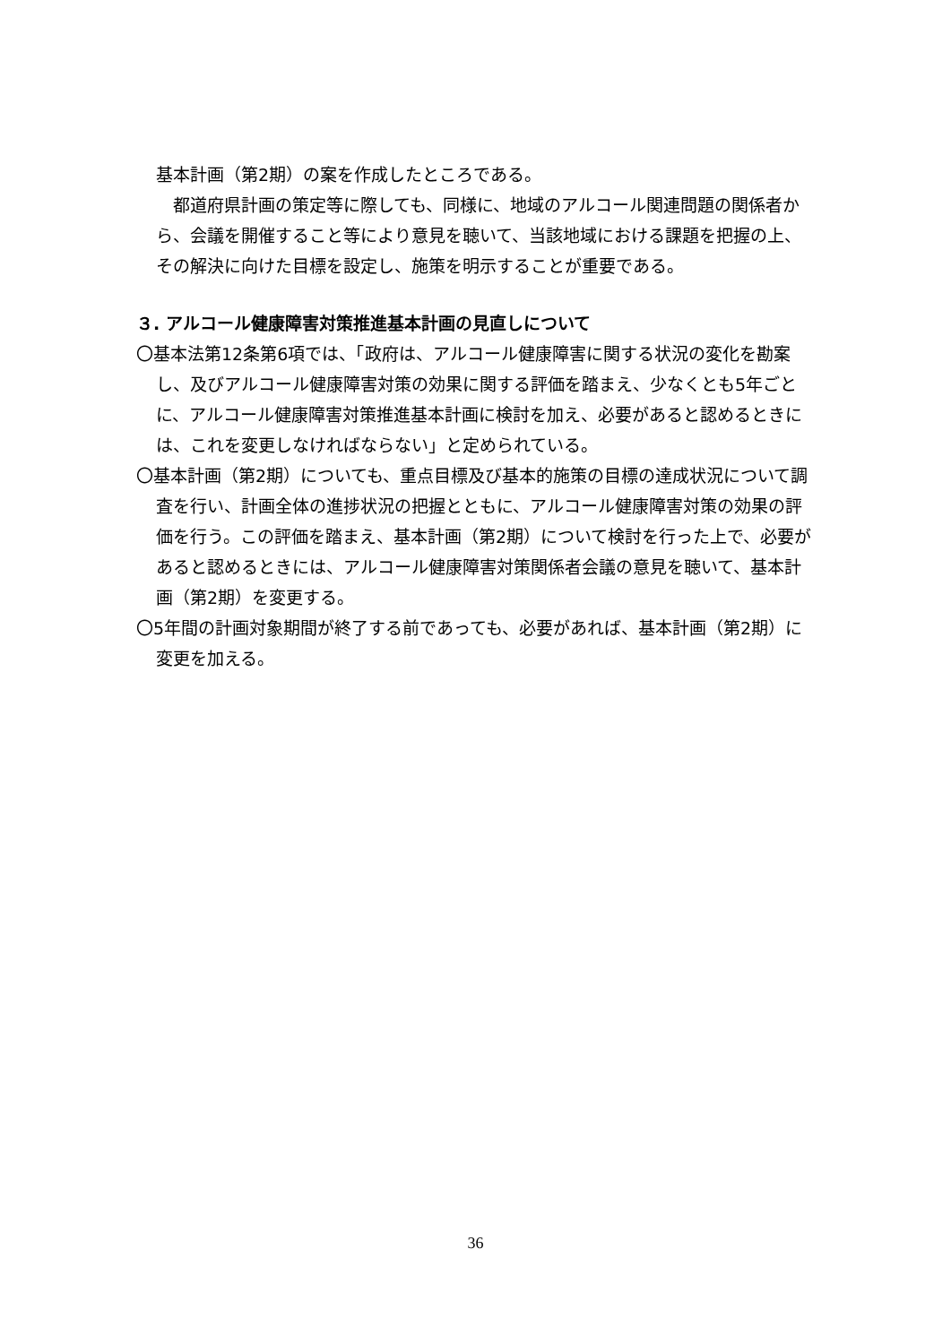基本計画（第2期）の案を作成したところである。
　都道府県計画の策定等に際しても、同様に、地域のアルコール関連問題の関係者から、会議を開催すること等により意見を聴いて、当該地域における課題を把握の上、その解決に向けた目標を設定し、施策を明示することが重要である。
３. アルコール健康障害対策推進基本計画の見直しについて
〇基本法第12条第6項では、「政府は、アルコール健康障害に関する状況の変化を勘案し、及びアルコール健康障害対策の効果に関する評価を踏まえ、少なくとも5年ごとに、アルコール健康障害対策推進基本計画に検討を加え、必要があると認めるときには、これを変更しなければならない」と定められている。
〇基本計画（第2期）についても、重点目標及び基本的施策の目標の達成状況について調査を行い、計画全体の進捗状況の把握とともに、アルコール健康障害対策の効果の評価を行う。この評価を踏まえ、基本計画（第2期）について検討を行った上で、必要があると認めるときには、アルコール健康障害対策関係者会議の意見を聴いて、基本計画（第2期）を変更する。
〇5年間の計画対象期間が終了する前であっても、必要があれば、基本計画（第2期）に変更を加える。
36